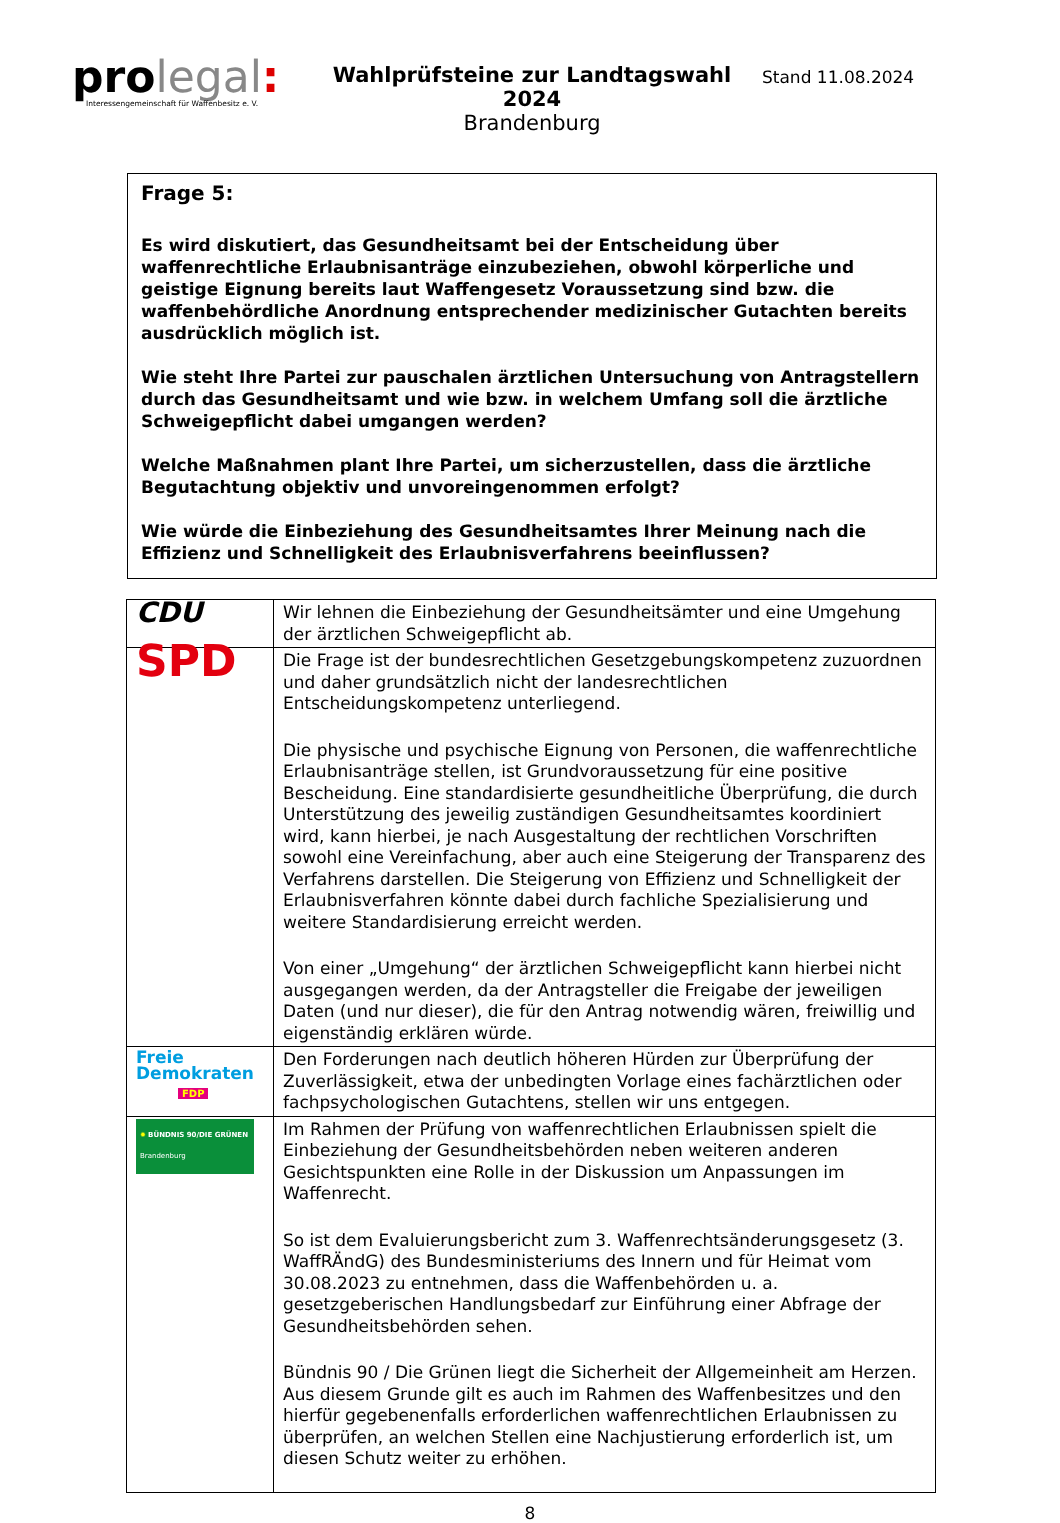pro legal:
Interessengemeinschaft für Waffenbesitz e. V.
Wahlprüfsteine zur Landtagswahl 2024
Brandenburg
Stand 11.08.2024
Frage 5:
Es wird diskutiert, das Gesundheitsamt bei der Entscheidung über waffenrechtliche Erlaubnisanträge einzubeziehen, obwohl körperliche und geistige Eignung bereits laut Waffengesetz Voraussetzung sind bzw. die waffenbehördliche Anordnung entsprechender medizinischer Gutachten bereits ausdrücklich möglich ist.
Wie steht Ihre Partei zur pauschalen ärztlichen Untersuchung von Antragstellern durch das Gesundheitsamt und wie bzw. in welchem Umfang soll die ärztliche Schweigepflicht dabei umgangen werden?
Welche Maßnahmen plant Ihre Partei, um sicherzustellen, dass die ärztliche Begutachtung objektiv und unvoreingenommen erfolgt?
Wie würde die Einbeziehung des Gesundheitsamtes Ihrer Meinung nach die Effizienz und Schnelligkeit des Erlaubnisverfahrens beeinflussen?
| CDU | Wir lehnen die Einbeziehung der Gesundheitsämter und eine Umgehung der ärztlichen Schweigepflicht ab. |
| SPD | Die Frage ist der bundesrechtlichen Gesetzgebungskompetenz zuzuordnen und daher grundsätzlich nicht der landesrechtlichen Entscheidungskompetenz unterliegend. Die physische und psychische Eignung von Personen, die waffenrechtliche Erlaubnisanträge stellen, ist Grundvoraussetzung für eine positive Bescheidung. Eine standardisierte gesundheitliche Überprüfung, die durch Unterstützung des jeweilig zuständigen Gesundheitsamtes koordiniert wird, kann hierbei, je nach Ausgestaltung der rechtlichen Vorschriften sowohl eine Vereinfachung, aber auch eine Steigerung der Transparenz des Verfahrens darstellen. Die Steigerung von Effizienz und Schnelligkeit der Erlaubnisverfahren könnte dabei durch fachliche Spezialisierung und weitere Standardisierung erreicht werden. Von einer „Umgehung“ der ärztlichen Schweigepflicht kann hierbei nicht ausgegangen werden, da der Antragsteller die Freigabe der jeweiligen Daten (und nur dieser), die für den Antrag notwendig wären, freiwillig und eigenständig erklären würde. |
| Freie Demokraten FDP | Den Forderungen nach deutlich höheren Hürden zur Überprüfung der Zuverlässigkeit, etwa der unbedingten Vorlage eines fachärztlichen oder fachpsychologischen Gutachtens, stellen wir uns entgegen. |
| ✹ BÜNDNIS 90/DIE GRÜNEN Brandenburg | Im Rahmen der Prüfung von waffenrechtlichen Erlaubnissen spielt die Einbeziehung der Gesundheitsbehörden neben weiteren anderen Gesichtspunkten eine Rolle in der Diskussion um Anpassungen im Waffenrecht. So ist dem Evaluierungsbericht zum 3. Waffenrechtsänderungsgesetz (3. WaffRÄndG) des Bundesministeriums des Innern und für Heimat vom 30.08.2023 zu entnehmen, dass die Waffenbehörden u. a. gesetzgeberischen Handlungsbedarf zur Einführung einer Abfrage der Gesundheitsbehörden sehen. Bündnis 90 / Die Grünen liegt die Sicherheit der Allgemeinheit am Herzen. Aus diesem Grunde gilt es auch im Rahmen des Waffenbesitzes und den hierfür gegebenenfalls erforderlichen waffenrechtlichen Erlaubnissen zu überprüfen, an welchen Stellen eine Nachjustierung erforderlich ist, um diesen Schutz weiter zu erhöhen. |
8